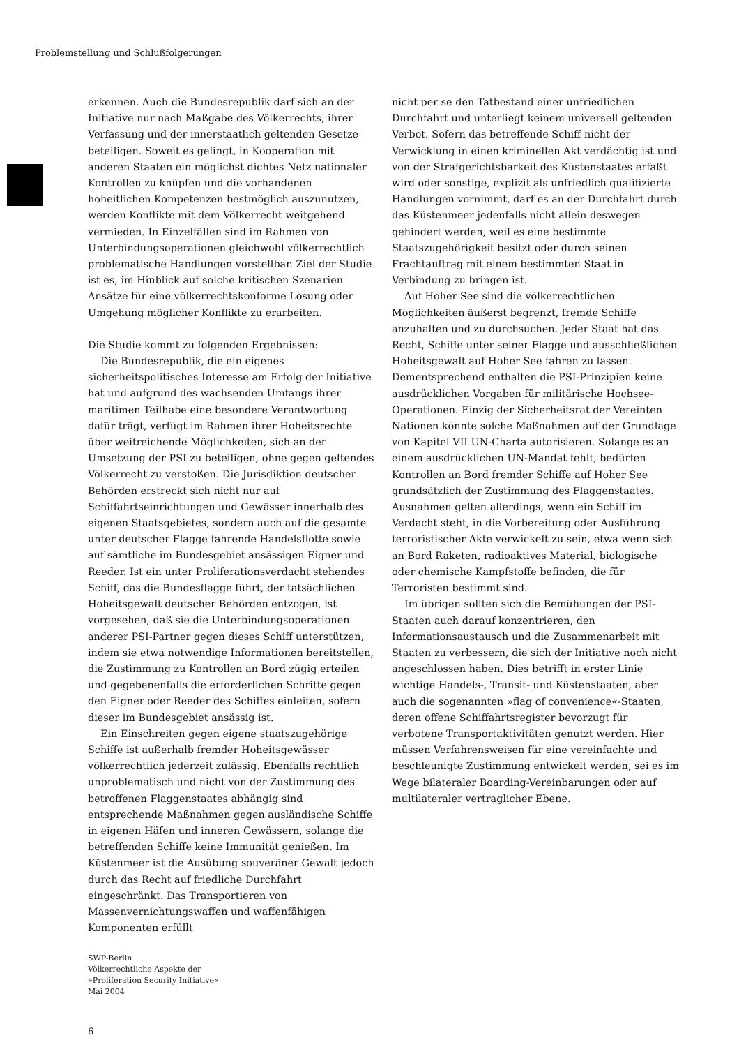Problemstellung und Schlußfolgerungen
erkennen. Auch die Bundesrepublik darf sich an der Initiative nur nach Maßgabe des Völkerrechts, ihrer Verfassung und der innerstaatlich geltenden Gesetze beteiligen. Soweit es gelingt, in Kooperation mit anderen Staaten ein möglichst dichtes Netz nationaler Kontrollen zu knüpfen und die vorhandenen hoheitlichen Kompetenzen bestmöglich auszunutzen, werden Konflikte mit dem Völkerrecht weitgehend vermieden. In Einzelfällen sind im Rahmen von Unterbindungsoperationen gleichwohl völkerrechtlich problematische Handlungen vorstellbar. Ziel der Studie ist es, im Hinblick auf solche kritischen Szenarien Ansätze für eine völkerrechtskonforme Lösung oder Umgehung möglicher Konflikte zu erarbeiten.
Die Studie kommt zu folgenden Ergebnissen:
Die Bundesrepublik, die ein eigenes sicherheitspolitisches Interesse am Erfolg der Initiative hat und aufgrund des wachsenden Umfangs ihrer maritimen Teilhabe eine besondere Verantwortung dafür trägt, verfügt im Rahmen ihrer Hoheitsrechte über weitreichende Möglichkeiten, sich an der Umsetzung der PSI zu beteiligen, ohne gegen geltendes Völkerrecht zu verstoßen. Die Jurisdiktion deutscher Behörden erstreckt sich nicht nur auf Schiffahrtseinrichtungen und Gewässer innerhalb des eigenen Staatsgebietes, sondern auch auf die gesamte unter deutscher Flagge fahrende Handelsflotte sowie auf sämtliche im Bundesgebiet ansässigen Eigner und Reeder. Ist ein unter Proliferationsverdacht stehendes Schiff, das die Bundesflagge führt, der tatsächlichen Hoheitsgewalt deutscher Behörden entzogen, ist vorgesehen, daß sie die Unterbindungsoperationen anderer PSI-Partner gegen dieses Schiff unterstützen, indem sie etwa notwendige Informationen bereitstellen, die Zustimmung zu Kontrollen an Bord zügig erteilen und gegebenenfalls die erforderlichen Schritte gegen den Eigner oder Reeder des Schiffes einleiten, sofern dieser im Bundesgebiet ansässig ist.
Ein Einschreiten gegen eigene staatszugehörige Schiffe ist außerhalb fremder Hoheitsgewässer völkerrechtlich jederzeit zulässig. Ebenfalls rechtlich unproblematisch und nicht von der Zustimmung des betroffenen Flaggenstaates abhängig sind entsprechende Maßnahmen gegen ausländische Schiffe in eigenen Häfen und inneren Gewässern, solange die betreffenden Schiffe keine Immunität genießen. Im Küstenmeer ist die Ausübung souveräner Gewalt jedoch durch das Recht auf friedliche Durchfahrt eingeschränkt. Das Transportieren von Massenvernichtungswaffen und waffenfähigen Komponenten erfüllt
nicht per se den Tatbestand einer unfriedlichen Durchfahrt und unterliegt keinem universell geltenden Verbot. Sofern das betreffende Schiff nicht der Verwicklung in einen kriminellen Akt verdächtig ist und von der Strafgerichtsbarkeit des Küstenstaates erfaßt wird oder sonstige, explizit als unfriedlich qualifizierte Handlungen vornimmt, darf es an der Durchfahrt durch das Küstenmeer jedenfalls nicht allein deswegen gehindert werden, weil es eine bestimmte Staatszugehörigkeit besitzt oder durch seinen Frachtauftrag mit einem bestimmten Staat in Verbindung zu bringen ist.
Auf Hoher See sind die völkerrechtlichen Möglichkeiten äußerst begrenzt, fremde Schiffe anzuhalten und zu durchsuchen. Jeder Staat hat das Recht, Schiffe unter seiner Flagge und ausschließlichen Hoheitsgewalt auf Hoher See fahren zu lassen. Dementsprechend enthalten die PSI-Prinzipien keine ausdrücklichen Vorgaben für militärische Hochsee-Operationen. Einzig der Sicherheitsrat der Vereinten Nationen könnte solche Maßnahmen auf der Grundlage von Kapitel VII UN-Charta autorisieren. Solange es an einem ausdrücklichen UN-Mandat fehlt, bedürfen Kontrollen an Bord fremder Schiffe auf Hoher See grundsätzlich der Zustimmung des Flaggenstaates. Ausnahmen gelten allerdings, wenn ein Schiff im Verdacht steht, in die Vorbereitung oder Ausführung terroristischer Akte verwickelt zu sein, etwa wenn sich an Bord Raketen, radioaktives Material, biologische oder chemische Kampfstoffe befinden, die für Terroristen bestimmt sind.
Im übrigen sollten sich die Bemühungen der PSI-Staaten auch darauf konzentrieren, den Informationsaustausch und die Zusammenarbeit mit Staaten zu verbessern, die sich der Initiative noch nicht angeschlossen haben. Dies betrifft in erster Linie wichtige Handels-, Transit- und Küstenstaaten, aber auch die sogenannten »flag of convenience«-Staaten, deren offene Schiffahrtsregister bevorzugt für verbotene Transportaktivitäten genutzt werden. Hier müssen Verfahrensweisen für eine vereinfachte und beschleunigte Zustimmung entwickelt werden, sei es im Wege bilateraler Boarding-Vereinbarungen oder auf multilateraler vertraglicher Ebene.
SWP-Berlin
Völkerrechtliche Aspekte der
»Proliferation Security Initiative«
Mai 2004
6